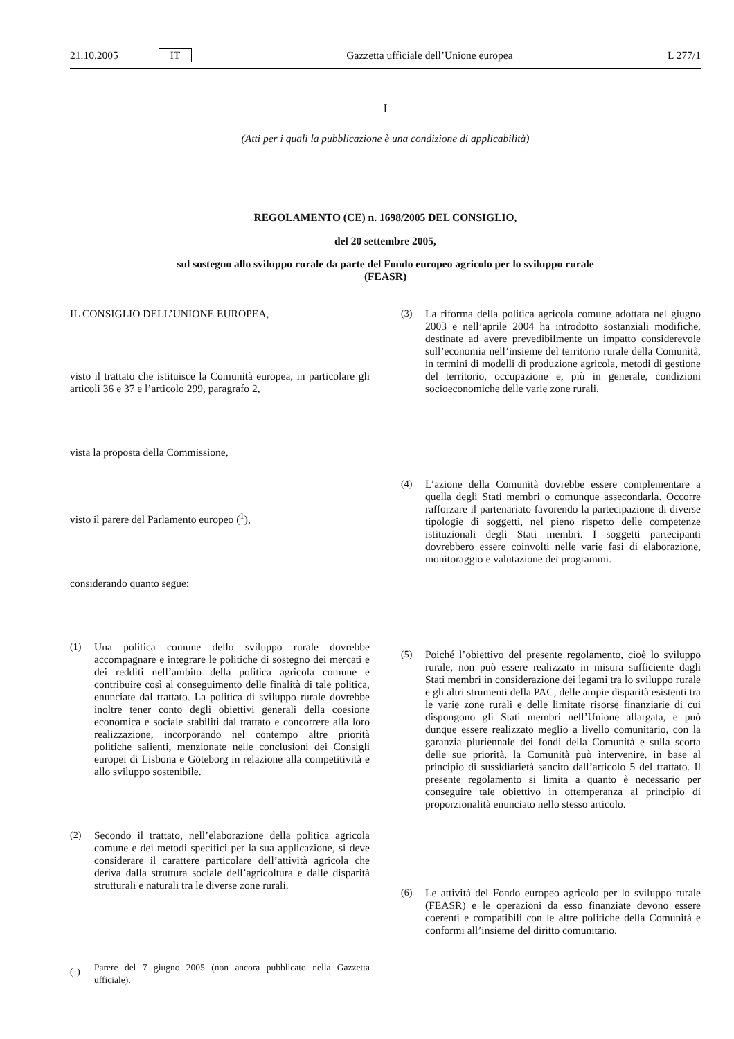21.10.2005 IT Gazzetta ufficiale dell’Unione europea L 277/1
I
(Atti per i quali la pubblicazione è una condizione di applicabilità)
REGOLAMENTO (CE) n. 1698/2005 DEL CONSIGLIO,
del 20 settembre 2005,
sul sostegno allo sviluppo rurale da parte del Fondo europeo agricolo per lo sviluppo rurale
(FEASR)
IL CONSIGLIO DELL’UNIONE EUROPEA,
visto il trattato che istituisce la Comunità europea, in particolare gli articoli 36 e 37 e l’articolo 299, paragrafo 2,
vista la proposta della Commissione,
visto il parere del Parlamento europeo (<sup>1</sup>),
considerando quanto segue:
(1) Una politica comune dello sviluppo rurale dovrebbe accompagnare e integrare le politiche di sostegno dei mercati e dei redditi nell’ambito della politica agricola comune e contribuire così al conseguimento delle finalità di tale politica, enunciate dal trattato. La politica di sviluppo rurale dovrebbe inoltre tener conto degli obiettivi generali della coesione economica e sociale stabiliti dal trattato e concorrere alla loro realizzazione, incorporando nel contempo altre priorità politiche salienti, menzionate nelle conclusioni dei Consigli europei di Lisbona e Göteborg in relazione alla competitività e allo sviluppo sostenibile.
(2) Secondo il trattato, nell’elaborazione della politica agricola comune e dei metodi specifici per la sua applicazione, si deve considerare il carattere particolare dell’attività agricola che deriva dalla struttura sociale dell’agricoltura e dalle disparità strutturali e naturali tra le diverse zone rurali.
(<sup>1</sup>) Parere del 7 giugno 2005 (non ancora pubblicato nella Gazzetta ufficiale).
(3) La riforma della politica agricola comune adottata nel giugno 2003 e nell’aprile 2004 ha introdotto sostanziali modifiche, destinate ad avere prevedibilmente un impatto considerevole sull’economia nell’insieme del territorio rurale della Comunità, in termini di modelli di produzione agricola, metodi di gestione del territorio, occupazione e, più in generale, condizioni socioeconomiche delle varie zone rurali.
(4) L’azione della Comunità dovrebbe essere complementare a quella degli Stati membri o comunque assecondarla. Occorre rafforzare il partenariato favorendo la partecipazione di diverse tipologie di soggetti, nel pieno rispetto delle competenze istituzionali degli Stati membri. I soggetti partecipanti dovrebbero essere coinvolti nelle varie fasi di elaborazione, monitoraggio e valutazione dei programmi.
(5) Poiché l’obiettivo del presente regolamento, cioè lo sviluppo rurale, non può essere realizzato in misura sufficiente dagli Stati membri in considerazione dei legami tra lo sviluppo rurale e gli altri strumenti della PAC, delle ampie disparità esistenti tra le varie zone rurali e delle limitate risorse finanziarie di cui dispongono gli Stati membri nell’Unione allargata, e può dunque essere realizzato meglio a livello comunitario, con la garanzia pluriennale dei fondi della Comunità e sulla scorta delle sue priorità, la Comunità può intervenire, in base al principio di sussidiarietà sancito dall’articolo 5 del trattato. Il presente regolamento si limita a quanto è necessario per conseguire tale obiettivo in ottemperanza al principio di proporzionalità enunciato nello stesso articolo.
(6) Le attività del Fondo europeo agricolo per lo sviluppo rurale (FEASR) e le operazioni da esso finanziate devono essere coerenti e compatibili con le altre politiche della Comunità e conformi all’insieme del diritto comunitario.